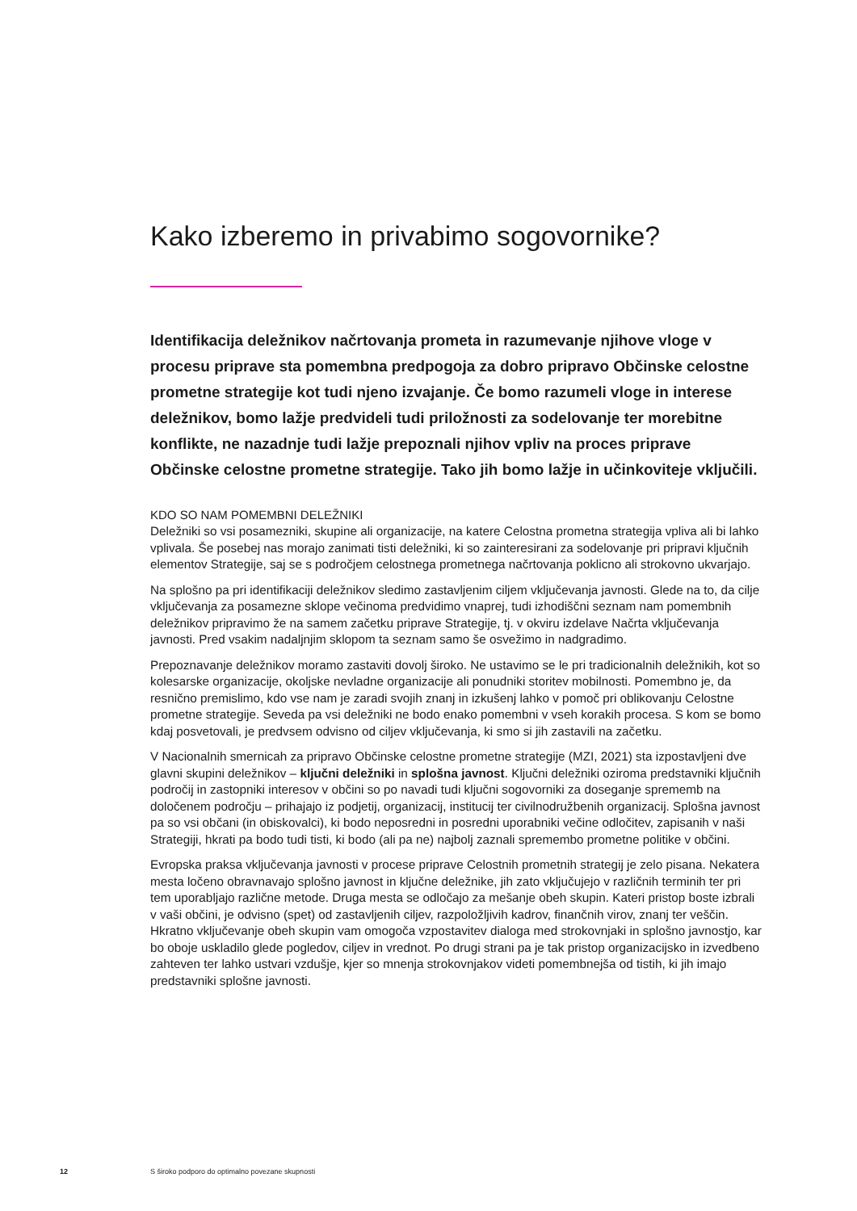Kako izberemo in privabimo sogovornike?
Identifikacija deležnikov načrtovanja prometa in razumevanje njihove vloge v procesu priprave sta pomembna predpogoja za dobro pripravo Občinske celostne prometne strategije kot tudi njeno izvajanje. Če bomo razumeli vloge in interese deležnikov, bomo lažje predvideli tudi priložnosti za sodelovanje ter morebitne konflikte, ne nazadnje tudi lažje prepoznali njihov vpliv na proces priprave Občinske celostne prometne strategije. Tako jih bomo lažje in učinkoviteje vključili.
KDO SO NAM POMEMBNI DELEŽNIKI
Deležniki so vsi posamezniki, skupine ali organizacije, na katere Celostna prometna strategija vpliva ali bi lahko vplivala. Še posebej nas morajo zanimati tisti deležniki, ki so zainteresirani za sodelovanje pri pripravi ključnih elementov Strategije, saj se s področjem celostnega prometnega načrtovanja poklicno ali strokovno ukvarjajo.
Na splošno pa pri identifikaciji deležnikov sledimo zastavljenim ciljem vključevanja javnosti. Glede na to, da cilje vključevanja za posamezne sklope večinoma predvidimo vnaprej, tudi izhodiščni seznam nam pomembnih deležnikov pripravimo že na samem začetku priprave Strategije, tj. v okviru izdelave Načrta vključevanja javnosti. Pred vsakim nadaljnjim sklopom ta seznam samo še osvežimo in nadgradimo.
Prepoznavanje deležnikov moramo zastaviti dovolj široko. Ne ustavimo se le pri tradicionalnih deležnikih, kot so kolesarske organizacije, okoljske nevladne organizacije ali ponudniki storitev mobilnosti. Pomembno je, da resnično premislimo, kdo vse nam je zaradi svojih znanj in izkušenj lahko v pomoč pri oblikovanju Celostne prometne strategije. Seveda pa vsi deležniki ne bodo enako pomembni v vseh korakih procesa. S kom se bomo kdaj posvetovali, je predvsem odvisno od ciljev vključevanja, ki smo si jih zastavili na začetku.
V Nacionalnih smernicah za pripravo Občinske celostne prometne strategije (MZI, 2021) sta izpostavljeni dve glavni skupini deležnikov – ključni deležniki in splošna javnost. Ključni deležniki oziroma predstavniki ključnih področij in zastopniki interesov v občini so po navadi tudi ključni sogovorniki za doseganje sprememb na določenem področju – prihajajo iz podjetij, organizacij, institucij ter civilnodružbenih organizacij. Splošna javnost pa so vsi občani (in obiskovalci), ki bodo neposredni in posredni uporabniki večine odločitev, zapisanih v naši Strategiji, hkrati pa bodo tudi tisti, ki bodo (ali pa ne) najbolj zaznali spremembo prometne politike v občini.
Evropska praksa vključevanja javnosti v procese priprave Celostnih prometnih strategij je zelo pisana. Nekatera mesta ločeno obravnavajo splošno javnost in ključne deležnike, jih zato vključujejo v različnih terminih ter pri tem uporabljajo različne metode. Druga mesta se odločajo za mešanje obeh skupin. Kateri pristop boste izbrali v vaši občini, je odvisno (spet) od zastavljenih ciljev, razpoložljivih kadrov, finančnih virov, znanj ter veščin. Hkratno vključevanje obeh skupin vam omogoča vzpostavitev dialoga med strokovnjaki in splošno javnostjo, kar bo oboje uskladilo glede pogledov, ciljev in vrednot. Po drugi strani pa je tak pristop organizacijsko in izvedbeno zahteven ter lahko ustvari vzdušje, kjer so mnenja strokovnjakov videti pomembnejša od tistih, ki jih imajo predstavniki splošne javnosti.
12 S široko podporo do optimalno povezane skupnosti